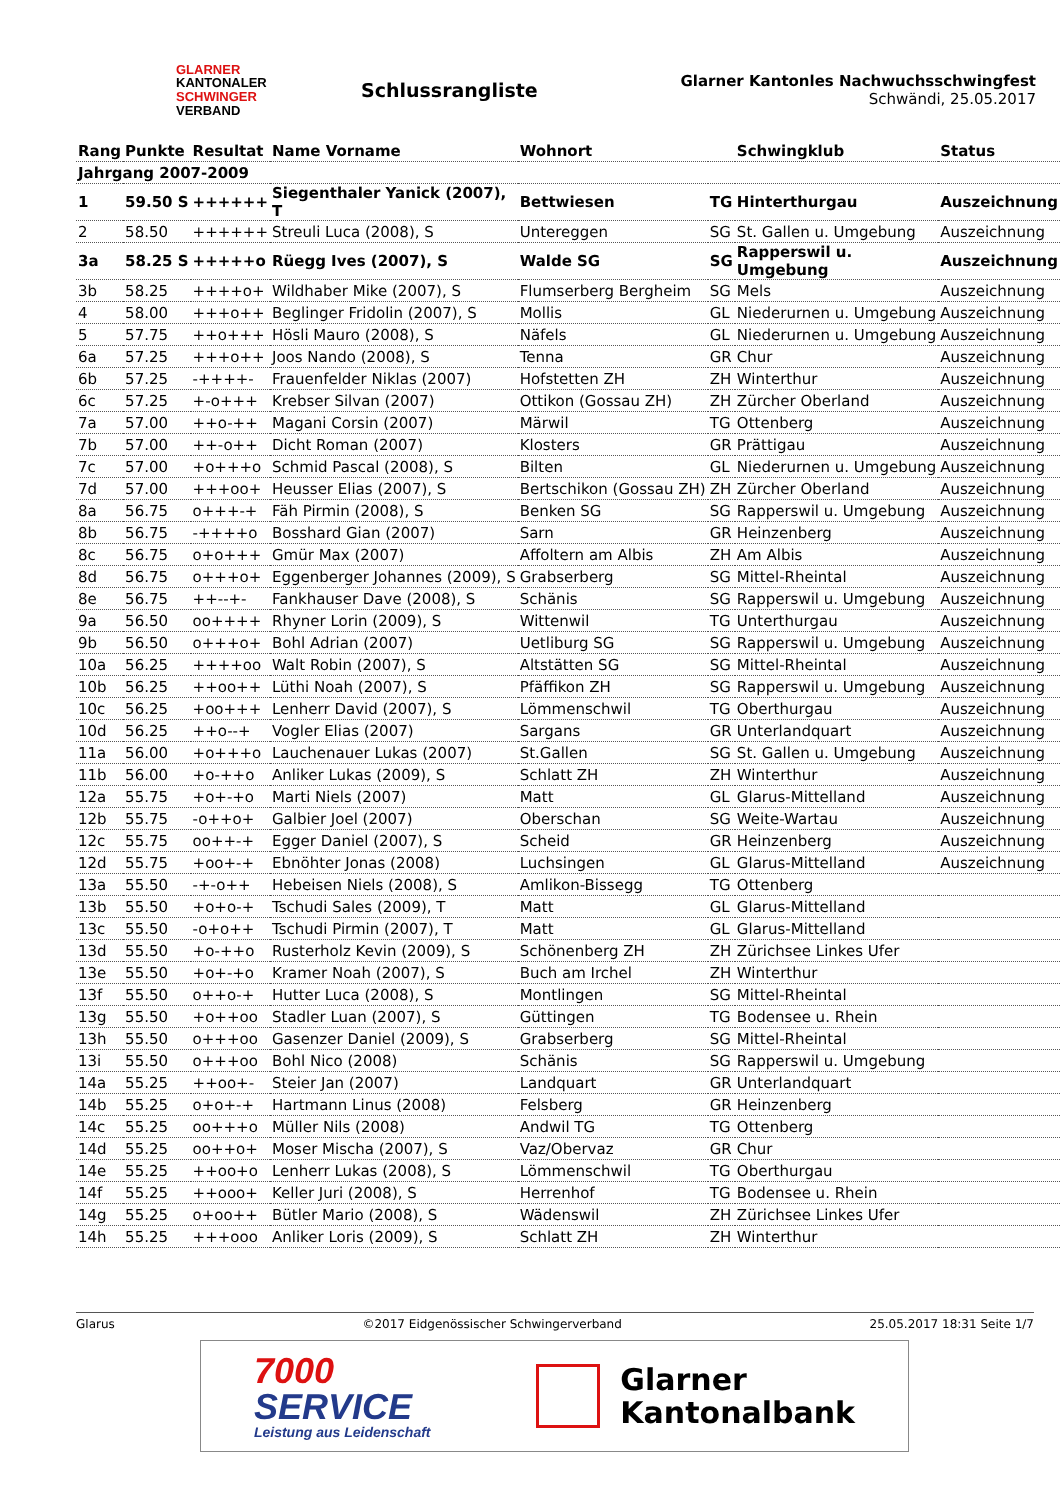GLARNER
KANTONALER
SCHWINGER
VERBAND
Schlussrangliste
Glarner Kantonles Nachwuchsschwingfest
Schwändi, 25.05.2017
| Rang | Punkte | Resultat | Name Vorname | Wohnort | | Schwingklub | Status |
| --- | --- | --- | --- | --- | --- | --- | --- |
| Jahrgang 2007-2009 | | | | | | | |
| 1 | 59.50 S | ++++++ | Siegenthaler Yanick (2007), T | Bettwiesen | TG | Hinterthurgau | Auszeichnung |
| 2 | 58.50 | ++++++ | Streuli Luca (2008), S | Untereggen | SG | St. Gallen u. Umgebung | Auszeichnung |
| 3a | 58.25 S | +++++o | Rüegg Ives (2007), S | Walde SG | SG | Rapperswil u. Umgebung | Auszeichnung |
| 3b | 58.25 | ++++o+ | Wildhaber Mike (2007), S | Flumserberg Bergheim | SG | Mels | Auszeichnung |
| 4 | 58.00 | +++o++ | Beglinger Fridolin (2007), S | Mollis | GL | Niederurnen u. Umgebung | Auszeichnung |
| 5 | 57.75 | ++o+++ | Hösli Mauro (2008), S | Näfels | GL | Niederurnen u. Umgebung | Auszeichnung |
| 6a | 57.25 | +++o++ | Joos Nando (2008), S | Tenna | GR | Chur | Auszeichnung |
| 6b | 57.25 | -++++- | Frauenfelder Niklas (2007) | Hofstetten ZH | ZH | Winterthur | Auszeichnung |
| 6c | 57.25 | +-o+++ | Krebser Silvan (2007) | Ottikon (Gossau ZH) | ZH | Zürcher Oberland | Auszeichnung |
| 7a | 57.00 | ++o-++ | Magani Corsin (2007) | Märwil | TG | Ottenberg | Auszeichnung |
| 7b | 57.00 | ++-o++ | Dicht Roman (2007) | Klosters | GR | Prättigau | Auszeichnung |
| 7c | 57.00 | +o+++o | Schmid Pascal (2008), S | Bilten | GL | Niederurnen u. Umgebung | Auszeichnung |
| 7d | 57.00 | +++oo+ | Heusser Elias (2007), S | Bertschikon (Gossau ZH) | ZH | Zürcher Oberland | Auszeichnung |
| 8a | 56.75 | o+++-+ | Fäh Pirmin (2008), S | Benken SG | SG | Rapperswil u. Umgebung | Auszeichnung |
| 8b | 56.75 | -++++o | Bosshard Gian (2007) | Sarn | GR | Heinzenberg | Auszeichnung |
| 8c | 56.75 | o+o+++ | Gmür Max (2007) | Affoltern am Albis | ZH | Am Albis | Auszeichnung |
| 8d | 56.75 | o+++o+ | Eggenberger Johannes (2009), S | Grabserberg | SG | Mittel-Rheintal | Auszeichnung |
| 8e | 56.75 | ++--+- | Fankhauser Dave (2008), S | Schänis | SG | Rapperswil u. Umgebung | Auszeichnung |
| 9a | 56.50 | oo++++ | Rhyner Lorin (2009), S | Wittenwil | TG | Unterthurgau | Auszeichnung |
| 9b | 56.50 | o+++o+ | Bohl Adrian (2007) | Uetliburg SG | SG | Rapperswil u. Umgebung | Auszeichnung |
| 10a | 56.25 | ++++oo | Walt Robin (2007), S | Altstätten SG | SG | Mittel-Rheintal | Auszeichnung |
| 10b | 56.25 | ++oo++ | Lüthi Noah (2007), S | Pfäffikon ZH | SG | Rapperswil u. Umgebung | Auszeichnung |
| 10c | 56.25 | +oo+++ | Lenherr David (2007), S | Lömmenschwil | TG | Oberthurgau | Auszeichnung |
| 10d | 56.25 | ++o--+ | Vogler Elias (2007) | Sargans | GR | Unterlandquart | Auszeichnung |
| 11a | 56.00 | +o+++o | Lauchenauer Lukas (2007) | St.Gallen | SG | St. Gallen u. Umgebung | Auszeichnung |
| 11b | 56.00 | +o-++o | Anliker Lukas (2009), S | Schlatt ZH | ZH | Winterthur | Auszeichnung |
| 12a | 55.75 | +o+-+o | Marti Niels (2007) | Matt | GL | Glarus-Mittelland | Auszeichnung |
| 12b | 55.75 | -o++o+ | Galbier Joel (2007) | Oberschan | SG | Weite-Wartau | Auszeichnung |
| 12c | 55.75 | oo++-+ | Egger Daniel (2007), S | Scheid | GR | Heinzenberg | Auszeichnung |
| 12d | 55.75 | +oo+-+ | Ebnöhter Jonas (2008) | Luchsingen | GL | Glarus-Mittelland | Auszeichnung |
| 13a | 55.50 | -+-o++ | Hebeisen Niels (2008), S | Amlikon-Bissegg | TG | Ottenberg | |
| 13b | 55.50 | +o+o-+ | Tschudi Sales (2009), T | Matt | GL | Glarus-Mittelland | |
| 13c | 55.50 | -o+o++ | Tschudi Pirmin (2007), T | Matt | GL | Glarus-Mittelland | |
| 13d | 55.50 | +o-++o | Rusterholz Kevin (2009), S | Schönenberg ZH | ZH | Zürichsee Linkes Ufer | |
| 13e | 55.50 | +o+-+o | Kramer Noah (2007), S | Buch am Irchel | ZH | Winterthur | |
| 13f | 55.50 | o++o-+ | Hutter Luca (2008), S | Montlingen | SG | Mittel-Rheintal | |
| 13g | 55.50 | +o++oo | Stadler Luan (2007), S | Güttingen | TG | Bodensee u. Rhein | |
| 13h | 55.50 | o+++oo | Gasenzer Daniel (2009), S | Grabserberg | SG | Mittel-Rheintal | |
| 13i | 55.50 | o+++oo | Bohl Nico (2008) | Schänis | SG | Rapperswil u. Umgebung | |
| 14a | 55.25 | ++oo+- | Steier Jan (2007) | Landquart | GR | Unterlandquart | |
| 14b | 55.25 | o+o+-+ | Hartmann Linus (2008) | Felsberg | GR | Heinzenberg | |
| 14c | 55.25 | oo+++o | Müller Nils (2008) | Andwil TG | TG | Ottenberg | |
| 14d | 55.25 | oo++o+ | Moser Mischa (2007), S | Vaz/Obervaz | GR | Chur | |
| 14e | 55.25 | ++oo+o | Lenherr Lukas (2008), S | Lömmenschwil | TG | Oberthurgau | |
| 14f | 55.25 | ++ooo+ | Keller Juri (2008), S | Herrenhof | TG | Bodensee u. Rhein | |
| 14g | 55.25 | o+oo++ | Bütler Mario (2008), S | Wädenswil | ZH | Zürichsee Linkes Ufer | |
| 14h | 55.25 | +++ooo | Anliker Loris (2009), S | Schlatt ZH | ZH | Winterthur | |
Glarus ©2017 Eidgenössischer Schwingerverband 25.05.2017 18:31 Seite 1/7
7000
SERVICE
Leistung aus Leidenschaft
Glarner
Kantonalbank